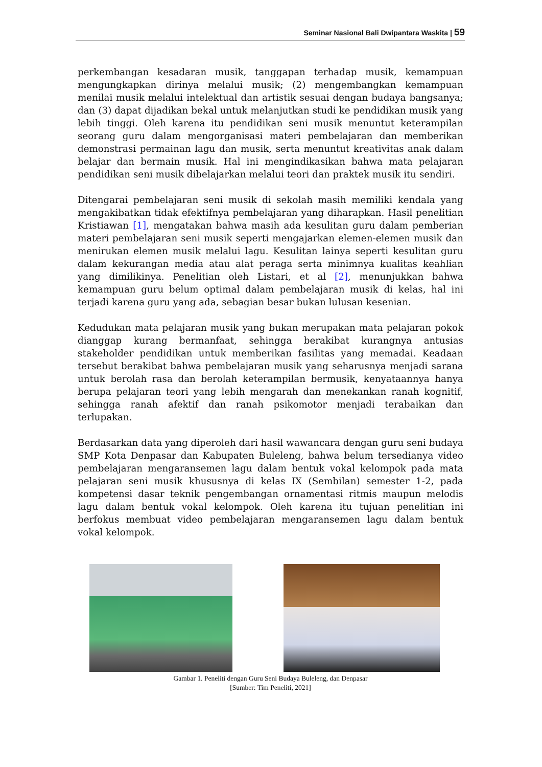Seminar Nasional Bali Dwipantara Waskita | 59
perkembangan kesadaran musik, tanggapan terhadap musik, kemampuan mengungkapkan dirinya melalui musik; (2) mengembangkan kemampuan menilai musik melalui intelektual dan artistik sesuai dengan budaya bangsanya; dan (3) dapat dijadikan bekal untuk melanjutkan studi ke pendidikan musik yang lebih tinggi. Oleh karena itu pendidikan seni musik menuntut keterampilan seorang guru dalam mengorganisasi materi pembelajaran dan memberikan demonstrasi permainan lagu dan musik, serta menuntut kreativitas anak dalam belajar dan bermain musik. Hal ini mengindikasikan bahwa mata pelajaran pendidikan seni musik dibelajarkan melalui teori dan praktek musik itu sendiri.
Ditengarai pembelajaran seni musik di sekolah masih memiliki kendala yang mengakibatkan tidak efektifnya pembelajaran yang diharapkan. Hasil penelitian Kristiawan [1], mengatakan bahwa masih ada kesulitan guru dalam pemberian materi pembelajaran seni musik seperti mengajarkan elemen-elemen musik dan menirukan elemen musik melalui lagu. Kesulitan lainya seperti kesulitan guru dalam kekurangan media atau alat peraga serta minimnya kualitas keahlian yang dimilikinya. Penelitian oleh Listari, et al [2], menunjukkan bahwa kemampuan guru belum optimal dalam pembelajaran musik di kelas, hal ini terjadi karena guru yang ada, sebagian besar bukan lulusan kesenian.
Kedudukan mata pelajaran musik yang bukan merupakan mata pelajaran pokok dianggap kurang bermanfaat, sehingga berakibat kurangnya antusias stakeholder pendidikan untuk memberikan fasilitas yang memadai. Keadaan tersebut berakibat bahwa pembelajaran musik yang seharusnya menjadi sarana untuk berolah rasa dan berolah keterampilan bermusik, kenyataannya hanya berupa pelajaran teori yang lebih mengarah dan menekankan ranah kognitif, sehingga ranah afektif dan ranah psikomotor menjadi terabaikan dan terlupakan.
Berdasarkan data yang diperoleh dari hasil wawancara dengan guru seni budaya SMP Kota Denpasar dan Kabupaten Buleleng, bahwa belum tersedianya video pembelajaran mengaransemen lagu dalam bentuk vokal kelompok pada mata pelajaran seni musik khususnya di kelas IX (Sembilan) semester 1-2, pada kompetensi dasar teknik pengembangan ornamentasi ritmis maupun melodis lagu dalam bentuk vokal kelompok. Oleh karena itu tujuan penelitian ini berfokus membuat video pembelajaran mengaransemen lagu dalam bentuk vokal kelompok.
Gambar 1. Peneliti dengan Guru Seni Budaya Buleleng, dan Denpasar
[Sumber: Tim Peneliti, 2021]